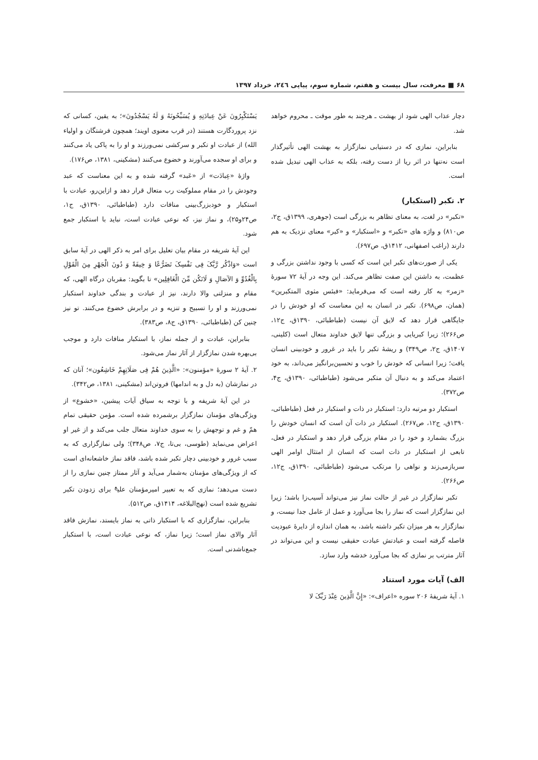۶۸ ■ معرفت، سال بیست و هفتم، شماره سوم، پیاپی ۲٤٦، خرداد ۱۳۹۷
دچار عذاب الهی شود از بهشت ـ هرچند به طور موقت ـ محروم خواهد شد.
بنابراین، نمازی که در دستیابی نمازگزار به بهشت الهی تأثیرگذار است نه‌تنها در اثر ریا از دست رفته، بلکه به عذاب الهی تبدیل شده است.
۲. تکبر (استکبار)
«تکبر» در لغت، به معنای تظاهر به بزرگی است (جوهری، ۱۳۹۹ق، ج۲، ص۸۱۰) و واژه های «تکبر» و «استکبار» و «کبر» معنای نزدیک به هم دارند (راغب اصفهانی، ۱۴۱۲ق، ص۶۹۷).
یکی از صورت‌های تکبر این است که کسی با وجود نداشتن بزرگی و عظمت، به داشتن این صفت تظاهر می‌کند. این وجه در آیهٔ ۷۲ سورهٔ «زمر» به کار رفته است که می‌فرماید: «فبئس مثوی المتکبرین» (همان، ص۶۹۸). تکبر در انسان به این معناست که او خودش را در جایگاهی قرار دهد که لایق آن نیست (طباطبائی، ۱۳۹۰ق، ج۱۲، ص۲۶۶)؛ زیرا کبریایی و بزرگی تنها لایق خداوند متعال است (کلینی، ۱۴۰۷ق، ج۲، ص۳۴۹) و ریشهٔ تکبر را باید در غرور و خودبینی انسان یافت؛ زیرا انسانی که خودش را خوب و تحسین‌برانگیز می‌داند، به خود اعتماد می‌کند و به دنبال آن متکبر می‌شود (طباطبائی، ۱۳۹۰ق، ج۴، ص۳۷۲).
استکبار دو مرتبه دارد: استکبار در ذات و استکبار در فعل (طباطبائی، ۱۳۹۰ق، ج۱۲، ص۲۶۷). استکبار در ذات آن است که انسان خودش را بزرگ بشمارد و خود را در مقام بزرگی قرار دهد و استکبار در فعل، تابعی از استکبار در ذات است که انسان از امتثال اوامر الهی سربازمی‌زند و نواهی را مرتکب می‌شود (طباطبائی، ۱۳۹۰ق، ج۱۲، ص۲۶۶).
تکبر نمازگزار در غیر از حالت نماز نیز می‌تواند آسیب‌زا باشد؛ زیرا این نمازگزار است که نماز را بجا می‌آورد و عمل از عامل جدا نیست، و نمازگزار به هر میزان تکبر داشته باشد، به همان اندازه از دایرهٔ عبودیت فاصله گرفته است و عبادتش عبادت حقیقی نیست و این می‌تواند در آثار مترتب بر نمازی که بجا می‌آورد خدشه وارد سازد.
الف) آیات مورد استناد
۱. آیهٔ شریفهٔ ۲۰۶ سوره «اعراف»: «إِنَّ الَّذِینَ عِنْدَ رَبِّکَ لا
یَسْتَکْبِرُونَ عَنْ عِبادَتِهِ وَ یُسَبِّحُونَهُ وَ لَهُ یَسْجُدُونَ»؛ به یقین، کسانی که نزد پروردگارت هستند (در قرب معنوی اویند؛ همچون فرشتگان و اولیاء الله) از عبادت او تکبر و سرکشی نمی‌ورزند و او را به پاکی یاد می‌کنند و برای او سجده می‌آورند و خضوع می‌کنند (مشکینی، ۱۳۸۱، ص۱۷۶).
واژهٔ «عِبادَت» از «عَبد» گرفته شده و به این معناست که عبد وجودش را در مقام مملوکیت رب متعال قرار دهد و ازاین‌رو، عبادت با استکبار و خودبزرگ‌بینی منافات دارد (طباطبائی، ۱۳۹۰ق، ج۱، ص۲۴و۲۵)، و نماز نیز، که نوعی عبادت است، نباید با استکبار جمع شود.
این آیهٔ شریفه در مقام بیان تعلیل برای امر به ذکر الهی در آیهٔ سابق است «وَاذْکُر رَّبَّکَ فِی نَفْسِکَ تَضَرُّعًا وَ خِیفَةً وَ دُونَ الْجَهْرِ مِنَ الْقَوْلِ بِالْغُدُوِّ وَ الآصَالِ وَ لَاتَکُن مِّنَ الْغَافِلِین» تا بگوید: مقربان درگاه الهی، که مقام و منزلتی والا دارند، نیز از عبادت و بندگی خداوند استکبار نمی‌ورزند و او را تسبیح و تنزیه و در برابرش خضوع می‌کنند. تو نیز چنین کن (طباطبائی، ۱۳۹۰ق، ج۸، ص۳۸۳).
بنابراین، عبادت و از جمله نماز، با استکبار منافات دارد و موجب بی‌بهره شدن نمازگزار از آثار نماز می‌شود.
۲. آیهٔ ۲ سورهٔ «مؤمنون»: «الَّذِینَ هُمْ فِی صَلَاتِهِمْ خَاشِعُون»؛ آنان که در نمازشان (به دل و به اندامها) فروتن‌اند (مشکینی، ۱۳۸۱، ص۳۴۲).
در این آیهٔ شریفه و با توجه به سیاق آیات پیشین، «خشوع» از ویژگی‌های مؤمنان نمازگزار برشمرده شده است. مؤمن حقیقی تمام همّ و غم و توجهش را به سوی خداوند متعال جلب می‌کند و از غیر او اعراض می‌نماید (طوسی، بی‌تا، ج۷، ص۳۴۸)؛ ولی نمازگزاری که به سبب غرور و خودبینی دچار تکبر شده باشد، فاقد نماز خاشعانه‌ای است که از ویژگی‌های مؤمنان به‌شمار می‌آید و آثار ممتاز چنین نمازی را از دست می‌دهد؛ نمازی که به تعبیر امیرمؤمنان علی<sup>ع</sup> برای زدودن تکبر تشریع شده است (نهج‌البلاغه، ۱۴۱۴ق، ص۵۱۲).
بنابراین، نمازگزاری که با استکبار ذاتی به نماز بایستد، نمازش فاقد آثار والای نماز است؛ زیرا نماز، که نوعی عبادت است، با استکبار جمع‌ناشدنی است.